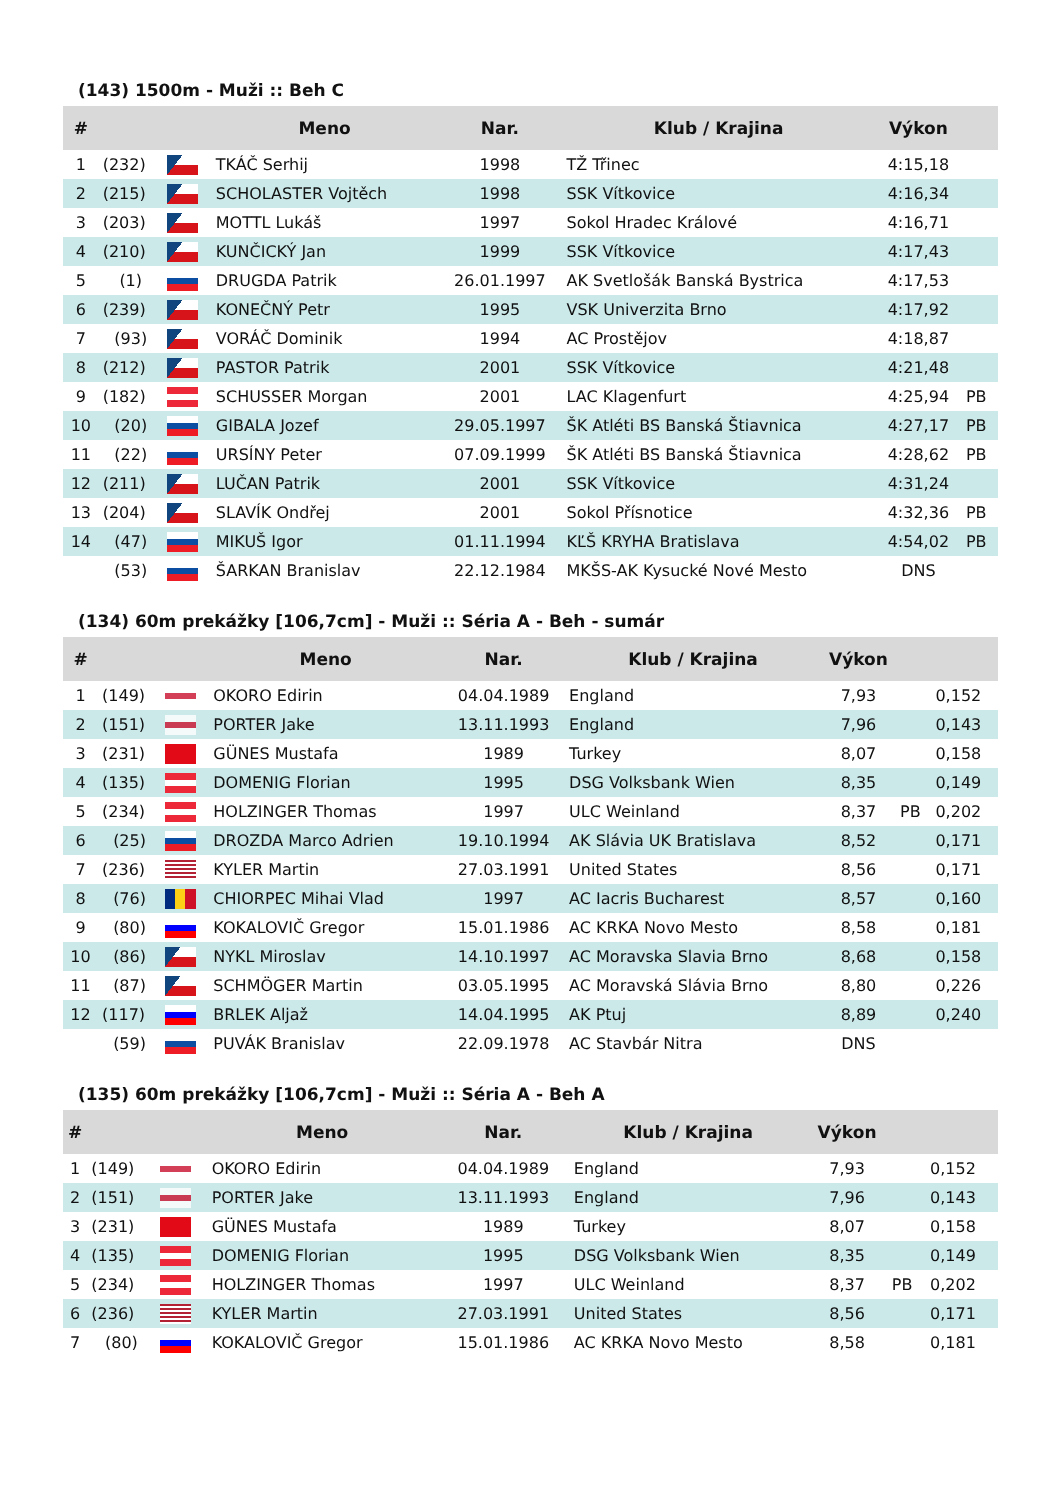(143) 1500m - Muži :: Beh C
| # | | | Meno | Nar. | Klub / Krajina | Výkon | |
| --- | --- | --- | --- | --- | --- | --- | --- |
| 1 | (232) | | TKÁČ Serhij | 1998 | TŽ Třinec | 4:15,18 | |
| 2 | (215) | | SCHOLASTER Vojtěch | 1998 | SSK Vítkovice | 4:16,34 | |
| 3 | (203) | | MOTTL Lukáš | 1997 | Sokol Hradec Králové | 4:16,71 | |
| 4 | (210) | | KUNČICKÝ Jan | 1999 | SSK Vítkovice | 4:17,43 | |
| 5 | (1) | | DRUGDA Patrik | 26.01.1997 | AK Svetlošák Banská Bystrica | 4:17,53 | |
| 6 | (239) | | KONEČNÝ Petr | 1995 | VSK Univerzita Brno | 4:17,92 | |
| 7 | (93) | | VORÁČ Dominik | 1994 | AC Prostějov | 4:18,87 | |
| 8 | (212) | | PASTOR Patrik | 2001 | SSK Vítkovice | 4:21,48 | |
| 9 | (182) | | SCHUSSER Morgan | 2001 | LAC Klagenfurt | 4:25,94 | PB |
| 10 | (20) | | GIBALA Jozef | 29.05.1997 | ŠK Atléti BS Banská Štiavnica | 4:27,17 | PB |
| 11 | (22) | | URSÍNY Peter | 07.09.1999 | ŠK Atléti BS Banská Štiavnica | 4:28,62 | PB |
| 12 | (211) | | LUČAN Patrik | 2001 | SSK Vítkovice | 4:31,24 | |
| 13 | (204) | | SLAVÍK Ondřej | 2001 | Sokol Přísnotice | 4:32,36 | PB |
| 14 | (47) | | MIKUŠ Igor | 01.11.1994 | KĽŠ KRYHA Bratislava | 4:54,02 | PB |
| | (53) | | ŠARKAN Branislav | 22.12.1984 | MKŠS-AK Kysucké Nové Mesto | DNS | |
(134) 60m prekážky [106,7cm] - Muži :: Séria A - Beh - sumár
| # | | | Meno | Nar. | Klub / Krajina | Výkon | | |
| --- | --- | --- | --- | --- | --- | --- | --- | --- |
| 1 | (149) | | OKORO Edirin | 04.04.1989 | England | 7,93 | | 0,152 |
| 2 | (151) | | PORTER Jake | 13.11.1993 | England | 7,96 | | 0,143 |
| 3 | (231) | | GÜNES Mustafa | 1989 | Turkey | 8,07 | | 0,158 |
| 4 | (135) | | DOMENIG Florian | 1995 | DSG Volksbank Wien | 8,35 | | 0,149 |
| 5 | (234) | | HOLZINGER Thomas | 1997 | ULC Weinland | 8,37 | PB | 0,202 |
| 6 | (25) | | DROZDA Marco Adrien | 19.10.1994 | AK Slávia UK Bratislava | 8,52 | | 0,171 |
| 7 | (236) | | KYLER Martin | 27.03.1991 | United States | 8,56 | | 0,171 |
| 8 | (76) | | CHIORPEC Mihai Vlad | 1997 | AC Iacris Bucharest | 8,57 | | 0,160 |
| 9 | (80) | | KOKALOVIČ Gregor | 15.01.1986 | AC KRKA Novo Mesto | 8,58 | | 0,181 |
| 10 | (86) | | NYKL Miroslav | 14.10.1997 | AC Moravska Slavia Brno | 8,68 | | 0,158 |
| 11 | (87) | | SCHMÖGER Martin | 03.05.1995 | AC Moravská Slávia Brno | 8,80 | | 0,226 |
| 12 | (117) | | BRLEK Aljaž | 14.04.1995 | AK Ptuj | 8,89 | | 0,240 |
| | (59) | | PUVÁK Branislav | 22.09.1978 | AC Stavbár Nitra | DNS | | |
(135) 60m prekážky [106,7cm] - Muži :: Séria A - Beh A
| # | | | Meno | Nar. | Klub / Krajina | Výkon | | |
| --- | --- | --- | --- | --- | --- | --- | --- | --- |
| 1 | (149) | | OKORO Edirin | 04.04.1989 | England | 7,93 | | 0,152 |
| 2 | (151) | | PORTER Jake | 13.11.1993 | England | 7,96 | | 0,143 |
| 3 | (231) | | GÜNES Mustafa | 1989 | Turkey | 8,07 | | 0,158 |
| 4 | (135) | | DOMENIG Florian | 1995 | DSG Volksbank Wien | 8,35 | | 0,149 |
| 5 | (234) | | HOLZINGER Thomas | 1997 | ULC Weinland | 8,37 | PB | 0,202 |
| 6 | (236) | | KYLER Martin | 27.03.1991 | United States | 8,56 | | 0,171 |
| 7 | (80) | | KOKALOVIČ Gregor | 15.01.1986 | AC KRKA Novo Mesto | 8,58 | | 0,181 |